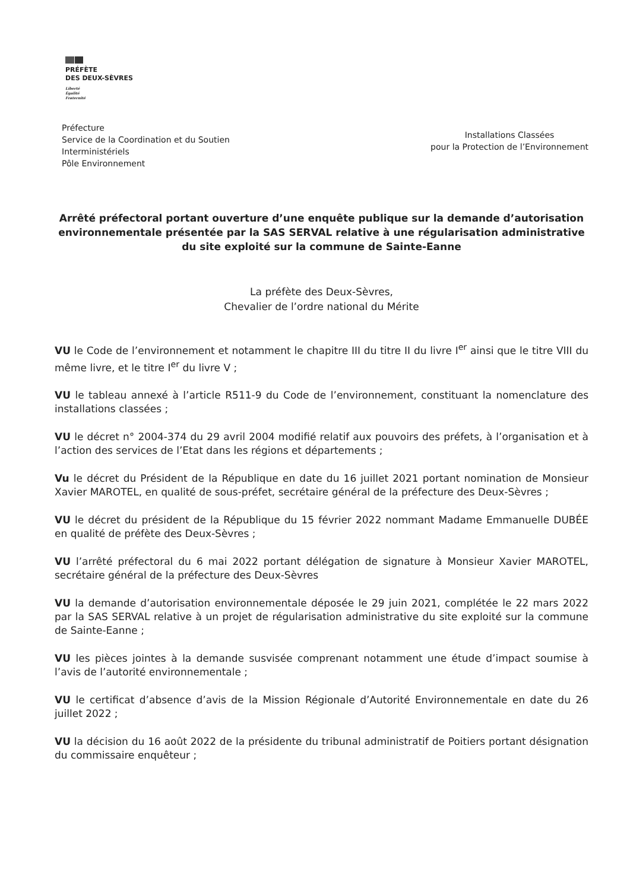PRÉFÈTE
DES DEUX-SÈVRES
Liberté
Égalité
Fraternité
Préfecture
Service de la Coordination et du Soutien
Interministériels
Pôle Environnement
Installations Classées
pour la Protection de l’Environnement
Arrêté préfectoral portant ouverture d’une enquête publique sur la demande d’autorisation environnementale présentée par la SAS SERVAL relative à une régularisation administrative du site exploité sur la commune de Sainte-Eanne
La préfète des Deux-Sèvres,
Chevalier de l’ordre national du Mérite
VU le Code de l’environnement et notamment le chapitre III du titre II du livre I<sup>er</sup> ainsi que le titre VIII du même livre, et le titre I<sup>er</sup> du livre V ;
VU le tableau annexé à l’article R511-9 du Code de l’environnement, constituant la nomenclature des installations classées ;
VU le décret n° 2004-374 du 29 avril 2004 modifié relatif aux pouvoirs des préfets, à l’organisation et à l’action des services de l’Etat dans les régions et départements ;
Vu le décret du Président de la République en date du 16 juillet 2021 portant nomination de Monsieur Xavier MAROTEL, en qualité de sous-préfet, secrétaire général de la préfecture des Deux-Sèvres ;
VU le décret du président de la République du 15 février 2022 nommant Madame Emmanuelle DUBÉE en qualité de préfète des Deux-Sèvres ;
VU l’arrêté préfectoral du 6 mai 2022 portant délégation de signature à Monsieur Xavier MAROTEL, secrétaire général de la préfecture des Deux-Sèvres
VU la demande d’autorisation environnementale déposée le 29 juin 2021, complétée le 22 mars 2022 par la SAS SERVAL relative à un projet de régularisation administrative du site exploité sur la commune de Sainte-Eanne ;
VU les pièces jointes à la demande susvisée comprenant notamment une étude d’impact soumise à l’avis de l’autorité environnementale ;
VU le certificat d’absence d’avis de la Mission Régionale d’Autorité Environnementale en date du 26 juillet 2022 ;
VU la décision du 16 août 2022 de la présidente du tribunal administratif de Poitiers portant désignation du commissaire enquêteur ;